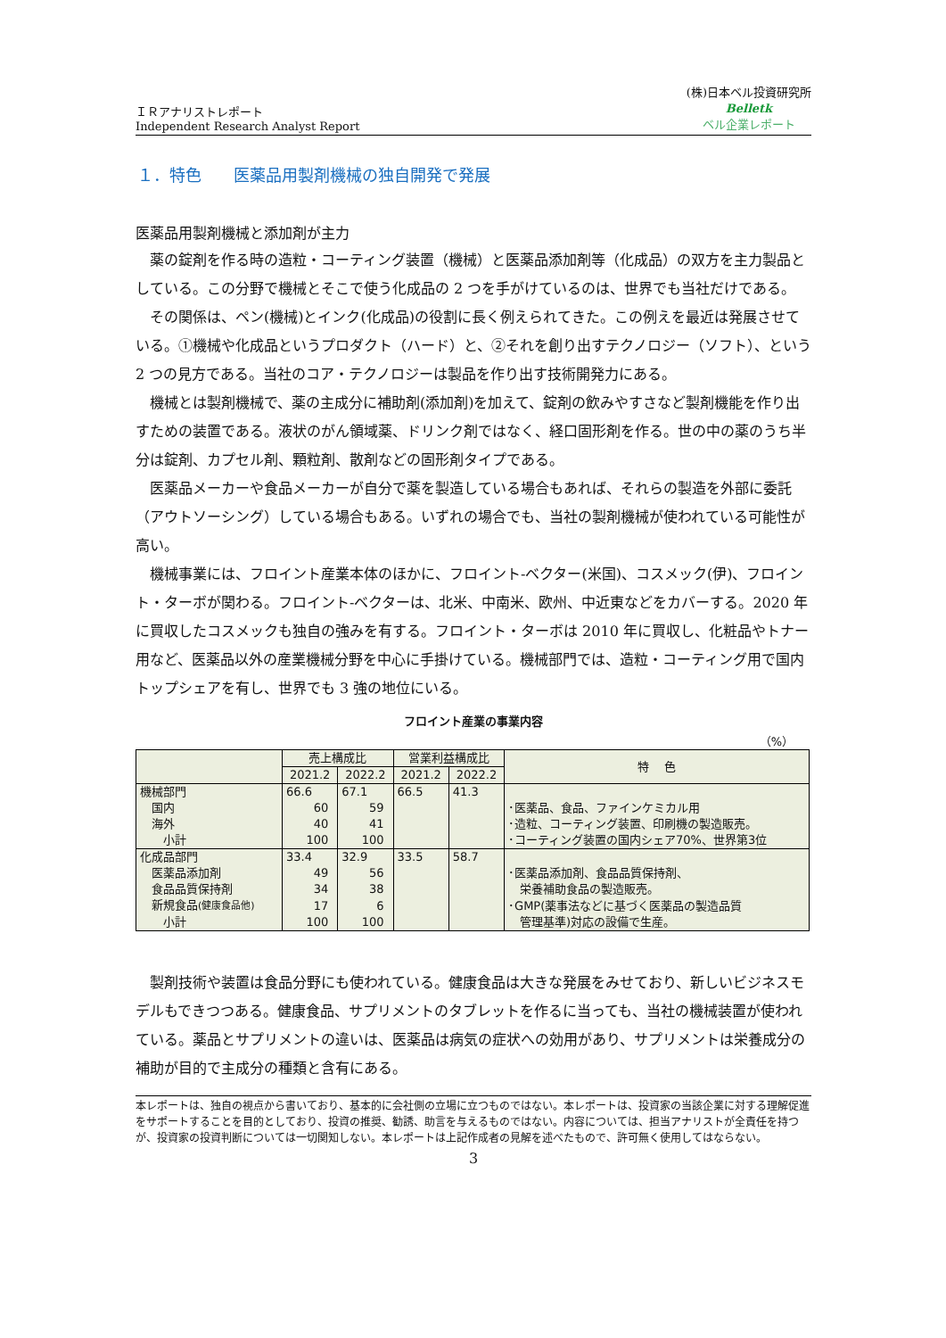ＩＲアナリストレポート
Independent Research Analyst Report
(株)日本ベル投資研究所
Belletk
ベル企業レポート
１．特色　　医薬品用製剤機械の独自開発で発展
医薬品用製剤機械と添加剤が主力
薬の錠剤を作る時の造粒・コーティング装置（機械）と医薬品添加剤等（化成品）の双方を主力製品としている。この分野で機械とそこで使う化成品の 2 つを手がけているのは、世界でも当社だけである。
その関係は、ペン(機械)とインク(化成品)の役割に長く例えられてきた。この例えを最近は発展させている。①機械や化成品というプロダクト（ハード）と、②それを創り出すテクノロジー（ソフト）、という 2 つの見方である。当社のコア・テクノロジーは製品を作り出す技術開発力にある。
機械とは製剤機械で、薬の主成分に補助剤(添加剤)を加えて、錠剤の飲みやすさなど製剤機能を作り出すための装置である。液状のがん領域薬、ドリンク剤ではなく、経口固形剤を作る。世の中の薬のうち半分は錠剤、カプセル剤、顆粒剤、散剤などの固形剤タイプである。
医薬品メーカーや食品メーカーが自分で薬を製造している場合もあれば、それらの製造を外部に委託（アウトソーシング）している場合もある。いずれの場合でも、当社の製剤機械が使われている可能性が高い。
機械事業には、フロイント産業本体のほかに、フロイント-ベクター(米国)、コスメック(伊)、フロイント・ターボが関わる。フロイント-ベクターは、北米、中南米、欧州、中近東などをカバーする。2020 年に買収したコスメックも独自の強みを有する。フロイント・ターボは 2010 年に買収し、化粧品やトナー用など、医薬品以外の産業機械分野を中心に手掛けている。機械部門では、造粒・コーティング用で国内トップシェアを有し、世界でも 3 強の地位にいる。
フロイント産業の事業内容
（%）
| | 売上構成比 | | 営業利益構成比 | | 特 色 |
| --- | --- | --- | --- | --- | --- |
| | 2021.2 | 2022.2 | 2021.2 | 2022.2 | |
| 機械部門 | 66.6 | 67.1 | 66.5 | 41.3 | |
| 国内 | 60 | 59 | | | ･医薬品、食品、ファインケミカル用 |
| 海外 | 40 | 41 | | | ･造粒、コーティング装置、印刷機の製造販売。 |
| 小計 | 100 | 100 | | | ･コーティング装置の国内シェア70%、世界第3位 |
| 化成品部門 | 33.4 | 32.9 | 33.5 | 58.7 | |
| 医薬品添加剤 | 49 | 56 | | | ･医薬品添加剤、食品品質保持剤、 |
| 食品品質保持剤 | 34 | 38 | | | 栄養補助食品の製造販売。 |
| 新規食品 (健康食品他) | 17 | 6 | | | ･GMP(薬事法などに基づく医薬品の製造品質 |
| 小計 | 100 | 100 | | | 管理基準)対応の設備で生産。 |
製剤技術や装置は食品分野にも使われている。健康食品は大きな発展をみせており、新しいビジネスモデルもできつつある。健康食品、サプリメントのタブレットを作るに当っても、当社の機械装置が使われている。薬品とサプリメントの違いは、医薬品は病気の症状への効用があり、サプリメントは栄養成分の補助が目的で主成分の種類と含有にある。
本レポートは、独自の視点から書いており、基本的に会社側の立場に立つものではない。本レポートは、投資家の当該企業に対する理解促進をサポートすることを目的としており、投資の推奨、勧誘、助言を与えるものではない。内容については、担当アナリストが全責任を持つが、投資家の投資判断については一切関知しない。本レポートは上記作成者の見解を述べたもので、許可無く使用してはならない。
3